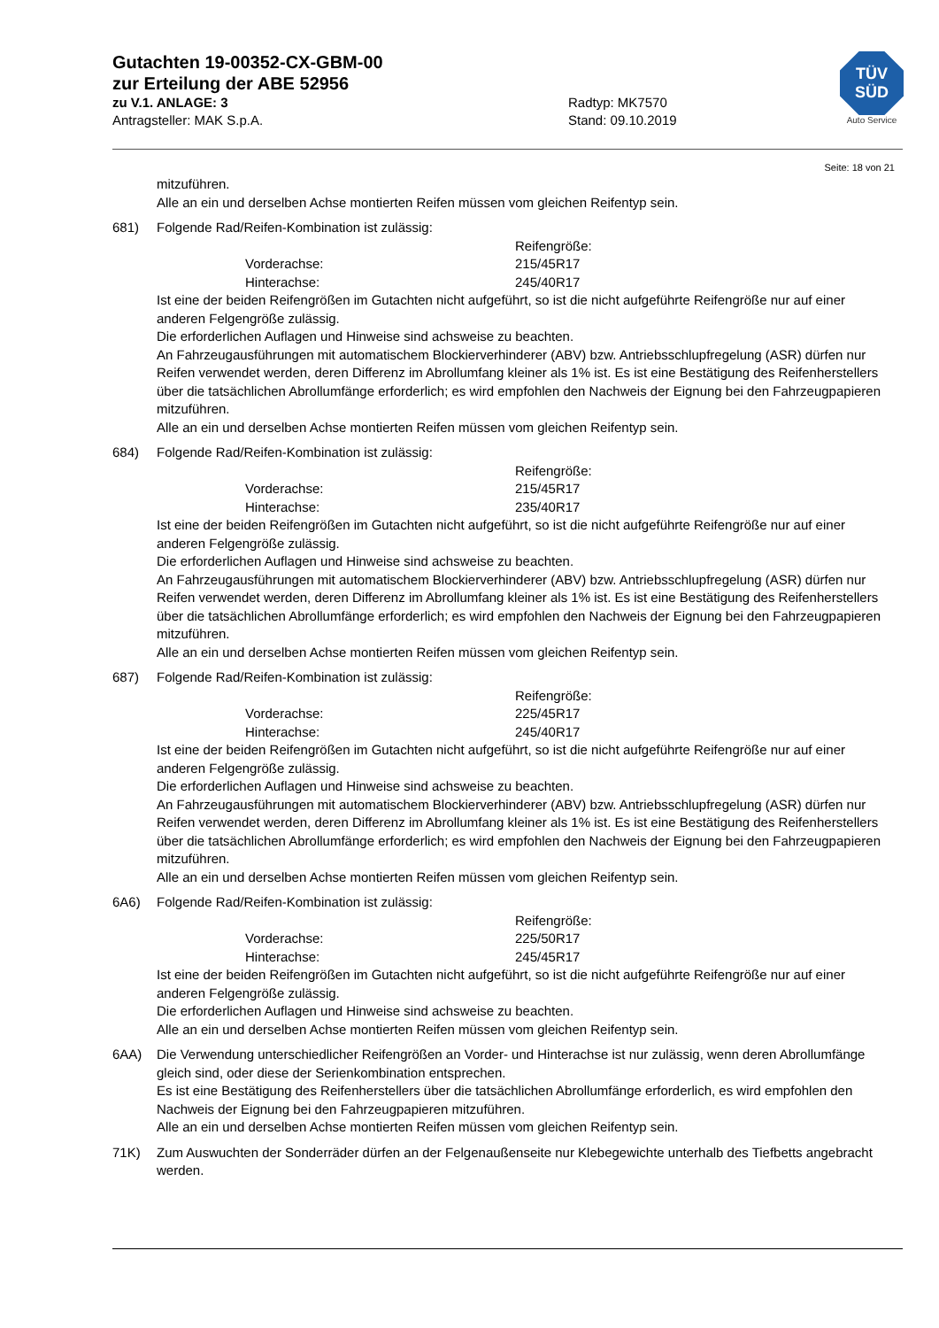Gutachten 19-00352-CX-GBM-00
zur Erteilung der ABE 52956
zu V.1. ANLAGE: 3 Radtyp: MK7570
Antragsteller: MAK S.p.A. Stand: 09.10.2019
TÜV
SÜD
Auto Service
Seite: 18 von 21
mitzuführen.
Alle an ein und derselben Achse montierten Reifen müssen vom gleichen Reifentyp sein.
681) Folgende Rad/Reifen-Kombination ist zulässig:
Reifengröße: Vorderachse: 215/45R17 Hinterachse: 245/40R17
Ist eine der beiden Reifengrößen im Gutachten nicht aufgeführt, so ist die nicht aufgeführte Reifengröße nur auf einer anderen Felgengröße zulässig.
Die erforderlichen Auflagen und Hinweise sind achsweise zu beachten.
An Fahrzeugausführungen mit automatischem Blockierverhinderer (ABV) bzw. Antriebsschlupfregelung (ASR) dürfen nur Reifen verwendet werden, deren Differenz im Abrollumfang kleiner als 1% ist. Es ist eine Bestätigung des Reifenherstellers über die tatsächlichen Abrollumfänge erforderlich; es wird empfohlen den Nachweis der Eignung bei den Fahrzeugpapieren mitzuführen.
Alle an ein und derselben Achse montierten Reifen müssen vom gleichen Reifentyp sein.
684) Folgende Rad/Reifen-Kombination ist zulässig:
Reifengröße: Vorderachse: 215/45R17 Hinterachse: 235/40R17
Ist eine der beiden Reifengrößen im Gutachten nicht aufgeführt, so ist die nicht aufgeführte Reifengröße nur auf einer anderen Felgengröße zulässig.
Die erforderlichen Auflagen und Hinweise sind achsweise zu beachten.
An Fahrzeugausführungen mit automatischem Blockierverhinderer (ABV) bzw. Antriebsschlupfregelung (ASR) dürfen nur Reifen verwendet werden, deren Differenz im Abrollumfang kleiner als 1% ist. Es ist eine Bestätigung des Reifenherstellers über die tatsächlichen Abrollumfänge erforderlich; es wird empfohlen den Nachweis der Eignung bei den Fahrzeugpapieren mitzuführen.
Alle an ein und derselben Achse montierten Reifen müssen vom gleichen Reifentyp sein.
687) Folgende Rad/Reifen-Kombination ist zulässig:
Reifengröße: Vorderachse: 225/45R17 Hinterachse: 245/40R17
Ist eine der beiden Reifengrößen im Gutachten nicht aufgeführt, so ist die nicht aufgeführte Reifengröße nur auf einer anderen Felgengröße zulässig.
Die erforderlichen Auflagen und Hinweise sind achsweise zu beachten.
An Fahrzeugausführungen mit automatischem Blockierverhinderer (ABV) bzw. Antriebsschlupfregelung (ASR) dürfen nur Reifen verwendet werden, deren Differenz im Abrollumfang kleiner als 1% ist. Es ist eine Bestätigung des Reifenherstellers über die tatsächlichen Abrollumfänge erforderlich; es wird empfohlen den Nachweis der Eignung bei den Fahrzeugpapieren mitzuführen.
Alle an ein und derselben Achse montierten Reifen müssen vom gleichen Reifentyp sein.
6A6) Folgende Rad/Reifen-Kombination ist zulässig:
Reifengröße: Vorderachse: 225/50R17 Hinterachse: 245/45R17
Ist eine der beiden Reifengrößen im Gutachten nicht aufgeführt, so ist die nicht aufgeführte Reifengröße nur auf einer anderen Felgengröße zulässig.
Die erforderlichen Auflagen und Hinweise sind achsweise zu beachten.
Alle an ein und derselben Achse montierten Reifen müssen vom gleichen Reifentyp sein.
6AA) Die Verwendung unterschiedlicher Reifengrößen an Vorder- und Hinterachse ist nur zulässig, wenn deren Abrollumfänge gleich sind, oder diese der Serienkombination entsprechen.
Es ist eine Bestätigung des Reifenherstellers über die tatsächlichen Abrollumfänge erforderlich, es wird empfohlen den Nachweis der Eignung bei den Fahrzeugpapieren mitzuführen.
Alle an ein und derselben Achse montierten Reifen müssen vom gleichen Reifentyp sein.
71K) Zum Auswuchten der Sonderräder dürfen an der Felgenaußenseite nur Klebegewichte unterhalb des Tiefbetts angebracht werden.